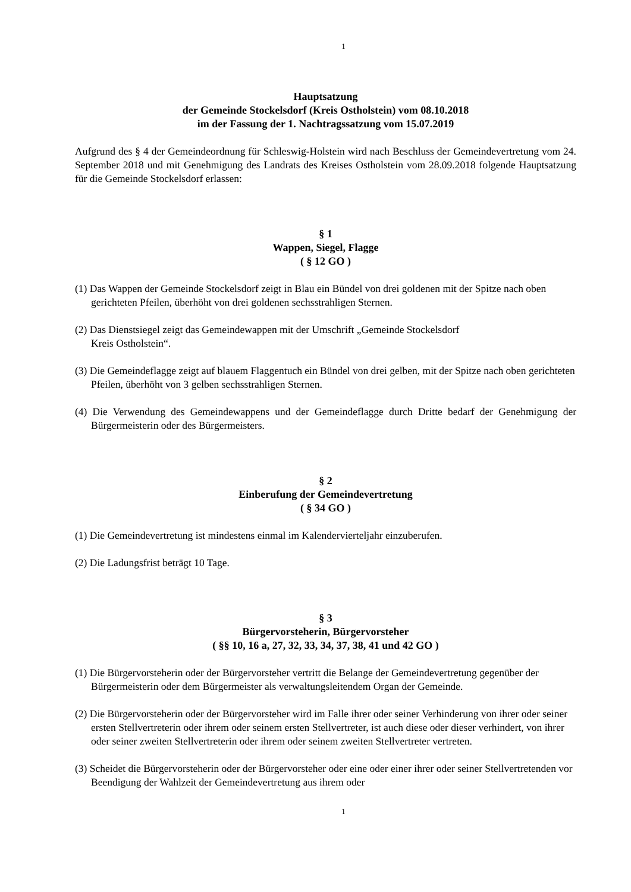1
Hauptsatzung
der Gemeinde Stockelsdorf (Kreis Ostholstein) vom 08.10.2018
im der Fassung der 1. Nachtragssatzung vom 15.07.2019
Aufgrund des § 4 der Gemeindeordnung für Schleswig-Holstein wird nach Beschluss der Gemeindevertretung vom 24. September 2018 und mit Genehmigung des Landrats des Kreises Ostholstein vom 28.09.2018 folgende Hauptsatzung für die Gemeinde Stockelsdorf erlassen:
§ 1
Wappen, Siegel, Flagge
( § 12 GO )
(1) Das Wappen der Gemeinde Stockelsdorf zeigt in Blau ein Bündel von drei goldenen mit der Spitze nach oben gerichteten Pfeilen, überhöht von drei goldenen sechsstrahligen Sternen.
(2) Das Dienstsiegel zeigt das Gemeindewappen mit der Umschrift „Gemeinde Stockelsdorf
Kreis Ostholstein“.
(3) Die Gemeindeflagge zeigt auf blauem Flaggentuch ein Bündel von drei gelben, mit der Spitze nach oben gerichteten Pfeilen, überhöht von 3 gelben sechsstrahligen Sternen.
(4) Die Verwendung des Gemeindewappens und der Gemeindeflagge durch Dritte bedarf der Genehmigung der Bürgermeisterin oder des Bürgermeisters.
§ 2
Einberufung der Gemeindevertretung
( § 34 GO )
(1) Die Gemeindevertretung ist mindestens einmal im Kalendervierteljahr einzuberufen.
(2) Die Ladungsfrist beträgt 10 Tage.
§ 3
Bürgervorsteherin, Bürgervorsteher
( §§ 10, 16 a, 27, 32, 33, 34, 37, 38, 41 und 42 GO )
(1) Die Bürgervorsteherin oder der Bürgervorsteher vertritt die Belange der Gemeindevertretung gegenüber der Bürgermeisterin oder dem Bürgermeister als verwaltungsleitendem Organ der Gemeinde.
(2) Die Bürgervorsteherin oder der Bürgervorsteher wird im Falle ihrer oder seiner Verhinderung von ihrer oder seiner ersten Stellvertreterin oder ihrem oder seinem ersten Stellvertreter, ist auch diese oder dieser verhindert, von ihrer oder seiner zweiten Stellvertreterin oder ihrem oder seinem zweiten Stellvertreter vertreten.
(3) Scheidet die Bürgervorsteherin oder der Bürgervorsteher oder eine oder einer ihrer oder seiner Stellvertretenden vor Beendigung der Wahlzeit der Gemeindevertretung aus ihrem oder
1